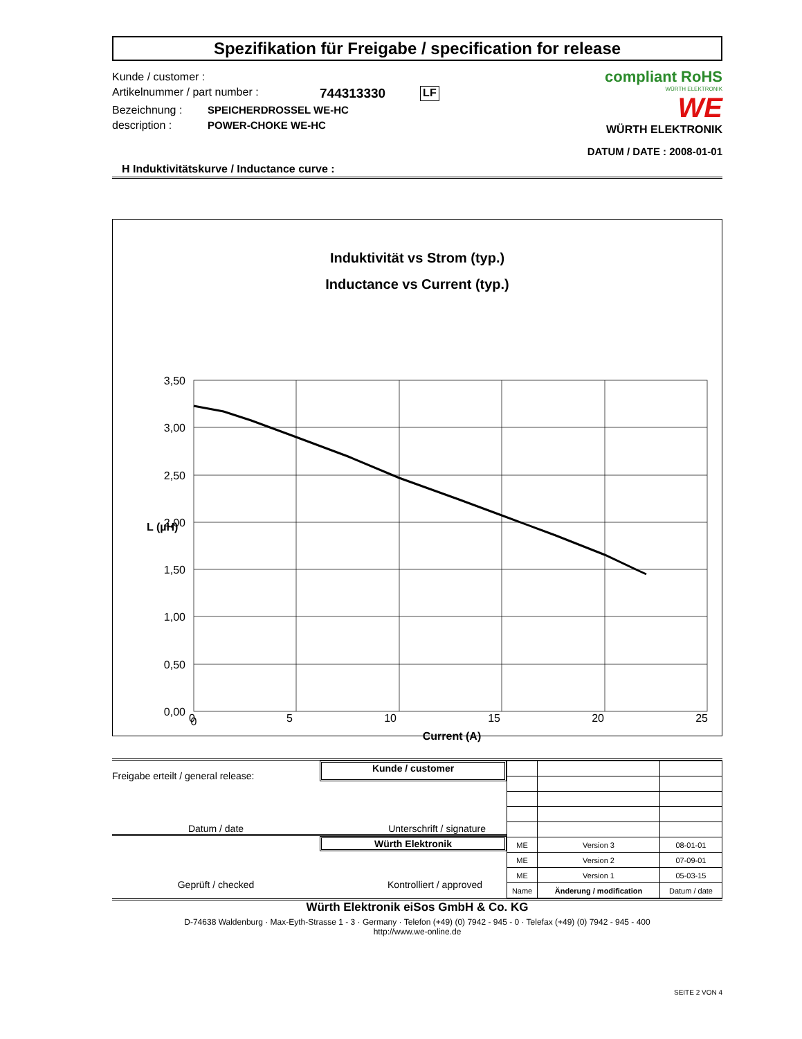Spezifikation für Freigabe / specification for release
Kunde / customer :
Artikelnummer / part number : 744313330 LF
Bezeichnung : SPEICHERDROSSEL WE-HC
description : POWER-CHOKE WE-HC
compliant RoHS
WÜRTH ELEKTRONIK
WE
WÜRTH ELEKTRONIK
DATUM / DATE : 2008-01-01
H Induktivitätskurve / Inductance curve :
Induktivität vs Strom (typ.)
Inductance vs Current (typ.)
3,50
3,00
2,50
2,00
1,50
1,00
0,50
0,00
0
0 5 10 15 20 25
Current (A)
L (µH)
Freigabe erteilt / general release:
Kunde / customer
Datum / date Unterschrift / signature
Würth Elektronik
Geprüft / checked Kontrolliert / approved
| ME | Version 3 | 08-01-01 |
| ME | Version 2 | 07-09-01 |
| ME | Version 1 | 05-03-15 |
| Name | Änderung / modification | Datum / date |
Würth Elektronik eiSos GmbH & Co. KG
D-74638 Waldenburg · Max-Eyth-Strasse 1 - 3 · Germany · Telefon (+49) (0) 7942 - 945 - 0 · Telefax (+49) (0) 7942 - 945 - 400
http://www.we-online.de
SEITE 2 VON 4